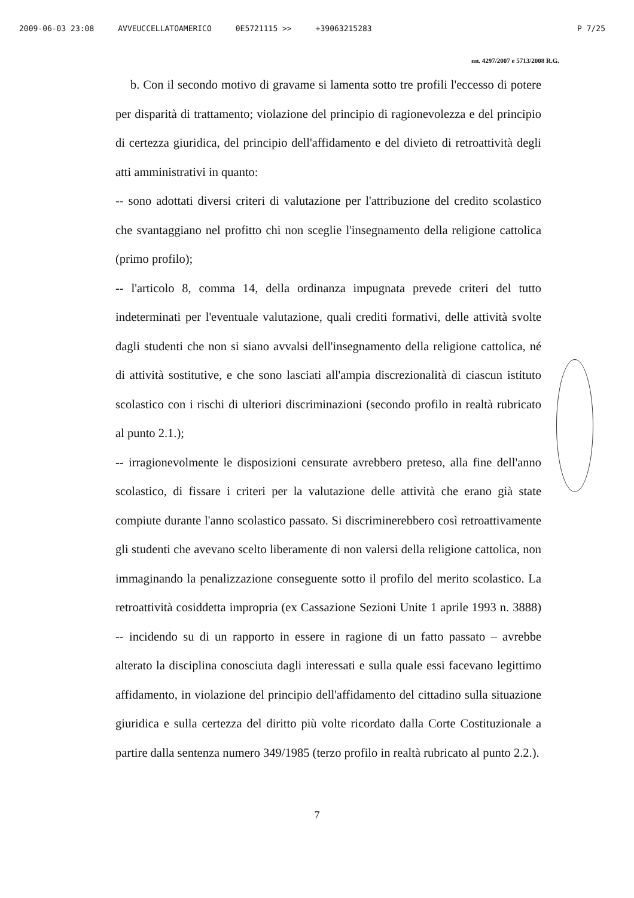2009-06-03 23:08 AVVEUCCELLATOAMERICO 0E5721115 >> +39063215283 P 7/25
nn. 4297/2007 e 5713/2008 R.G.
b. Con il secondo motivo di gravame si lamenta sotto tre profili l'eccesso di potere per disparità di trattamento; violazione del principio di ragionevolezza e del principio di certezza giuridica, del principio dell'affidamento e del divieto di retroattività degli atti amministrativi in quanto:
-- sono adottati diversi criteri di valutazione per l'attribuzione del credito scolastico che svantaggiano nel profitto chi non sceglie l'insegnamento della religione cattolica (primo profilo);
-- l'articolo 8, comma 14, della ordinanza impugnata prevede criteri del tutto indeterminati per l'eventuale valutazione, quali crediti formativi, delle attività svolte dagli studenti che non si siano avvalsi dell'insegnamento della religione cattolica, né di attività sostitutive, e che sono lasciati all'ampia discrezionalità di ciascun istituto scolastico con i rischi di ulteriori discriminazioni (secondo profilo in realtà rubricato al punto 2.1.);
-- irragionevolmente le disposizioni censurate avrebbero preteso, alla fine dell'anno scolastico, di fissare i criteri per la valutazione delle attività che erano già state compiute durante l'anno scolastico passato. Si discriminerebbero così retroattivamente gli studenti che avevano scelto liberamente di non valersi della religione cattolica, non immaginando la penalizzazione conseguente sotto il profilo del merito scolastico. La retroattività cosiddetta impropria (ex Cassazione Sezioni Unite 1 aprile 1993 n. 3888) -- incidendo su di un rapporto in essere in ragione di un fatto passato – avrebbe alterato la disciplina conosciuta dagli interessati e sulla quale essi facevano legittimo affidamento, in violazione del principio dell'affidamento del cittadino sulla situazione giuridica e sulla certezza del diritto più volte ricordato dalla Corte Costituzionale a partire dalla sentenza numero 349/1985 (terzo profilo in realtà rubricato al punto 2.2.).
7